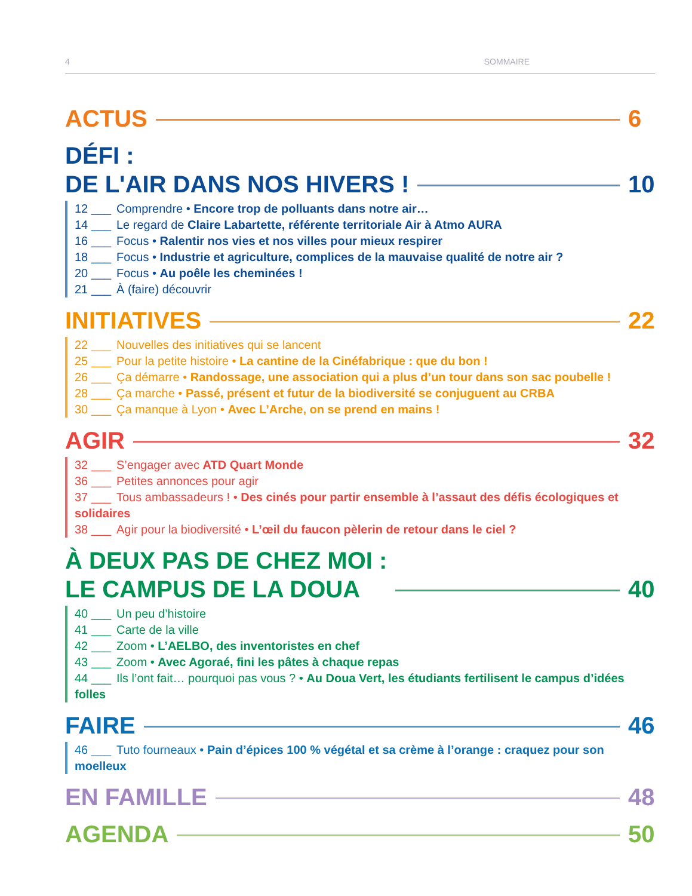4 SOMMAIRE
ACTUS 6
DÉFI :
DE L'AIR DANS NOS HIVERS ! 10
12 ___ Comprendre • Encore trop de polluants dans notre air…
14 ___ Le regard de Claire Labartette, référente territoriale Air à Atmo AURA
16 ___ Focus • Ralentir nos vies et nos villes pour mieux respirer
18 ___ Focus • Industrie et agriculture, complices de la mauvaise qualité de notre air ?
20 ___ Focus • Au poêle les cheminées !
21 ___ À (faire) découvrir
INITIATIVES 22
22 ___ Nouvelles des initiatives qui se lancent
25 ___ Pour la petite histoire • La cantine de la Cinéfabrique : que du bon !
26 ___ Ça démarre • Randossage, une association qui a plus d’un tour dans son sac poubelle !
28 ___ Ça marche • Passé, présent et futur de la biodiversité se conjuguent au CRBA
30 ___ Ça manque à Lyon • Avec L’Arche, on se prend en mains !
AGIR 32
32 ___ S’engager avec ATD Quart Monde
36 ___ Petites annonces pour agir
37 ___ Tous ambassadeurs ! • Des cinés pour partir ensemble à l’assaut des défis écologiques et solidaires
38 ___ Agir pour la biodiversité • L’œil du faucon pèlerin de retour dans le ciel ?
À DEUX PAS DE CHEZ MOI :
LE CAMPUS DE LA DOUA 40
40 ___ Un peu d’histoire
41 ___ Carte de la ville
42 ___ Zoom • L’AELBO, des inventoristes en chef
43 ___ Zoom • Avec Agoraé, fini les pâtes à chaque repas
44 ___ Ils l’ont fait… pourquoi pas vous ? • Au Doua Vert, les étudiants fertilisent le campus d’idées folles
FAIRE 46
46 ___ Tuto fourneaux • Pain d’épices 100 % végétal et sa crème à l’orange : craquez pour son moelleux
EN FAMILLE 48
AGENDA 50